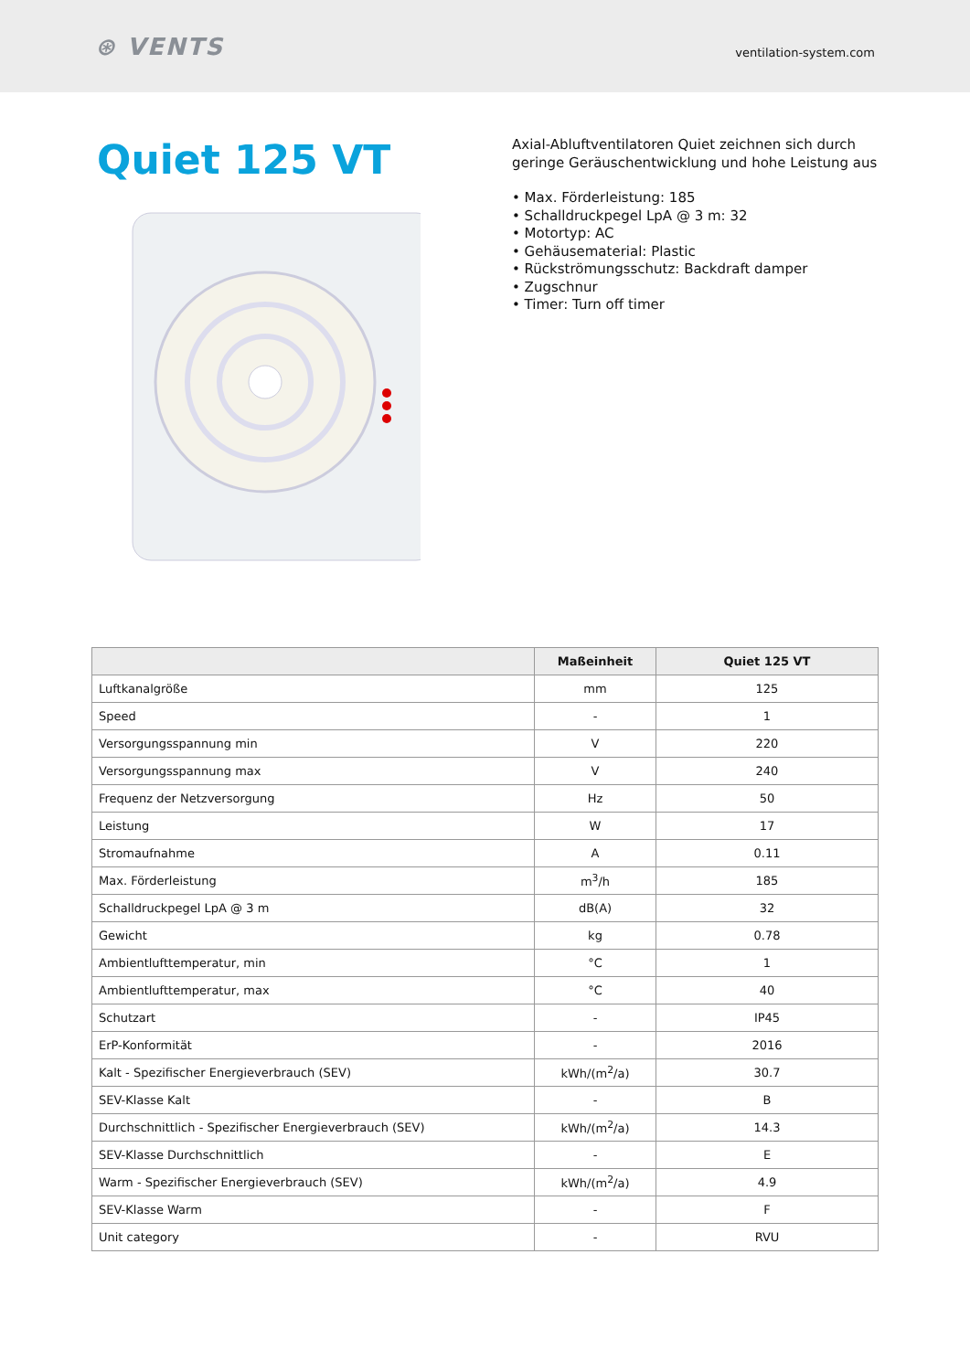⊛ VENTS
ventilation-system.com
Quiet 125 VT
Axial-Abluftventilatoren Quiet zeichnen sich durch geringe Geräuschentwicklung und hohe Leistung aus
• Max. Förderleistung: 185
• Schalldruckpegel LpA @ 3 m: 32
• Motortyp: AC
• Gehäusematerial: Plastic
• Rückströmungsschutz: Backdraft damper
• Zugschnur
• Timer: Turn off timer
| | Maßeinheit | Quiet 125 VT |
| --- | --- | --- |
| Luftkanalgröße | mm | 125 |
| Speed | - | 1 |
| Versorgungsspannung min | V | 220 |
| Versorgungsspannung max | V | 240 |
| Frequenz der Netzversorgung | Hz | 50 |
| Leistung | W | 17 |
| Stromaufnahme | A | 0.11 |
| Max. Förderleistung | m<sup>3</sup>/h | 185 |
| Schalldruckpegel LpA @ 3 m | dB(A) | 32 |
| Gewicht | kg | 0.78 |
| Ambientlufttemperatur, min | °C | 1 |
| Ambientlufttemperatur, max | °C | 40 |
| Schutzart | - | IP45 |
| ErP-Konformität | - | 2016 |
| Kalt - Spezifischer Energieverbrauch (SEV) | kWh/(m<sup>2</sup>/a) | 30.7 |
| SEV-Klasse Kalt | - | B |
| Durchschnittlich - Spezifischer Energieverbrauch (SEV) | kWh/(m<sup>2</sup>/a) | 14.3 |
| SEV-Klasse Durchschnittlich | - | E |
| Warm - Spezifischer Energieverbrauch (SEV) | kWh/(m<sup>2</sup>/a) | 4.9 |
| SEV-Klasse Warm | - | F |
| Unit category | - | RVU |